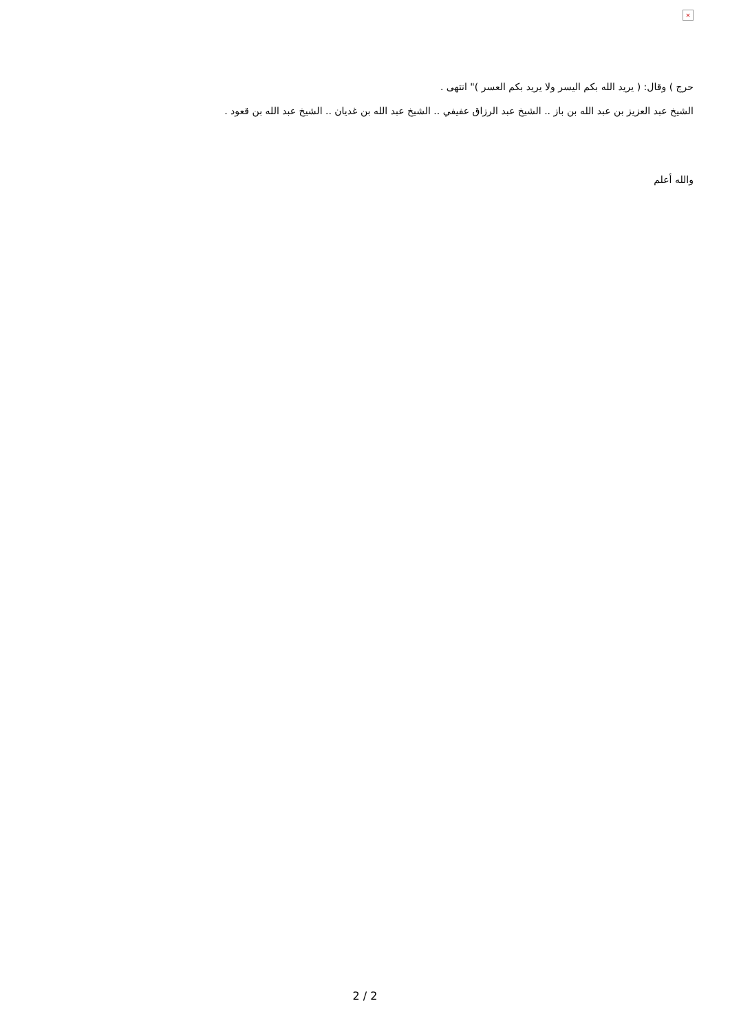×
حرج ) وقال: ( يريد الله بكم اليسر ولا يريد بكم العسر )" انتهى .
الشيخ عبد العزيز بن عبد الله بن باز .. الشيخ عبد الرزاق عفيفي .. الشيخ عبد الله بن غديان .. الشيخ عبد الله بن قعود .
والله أعلم
2 / 2